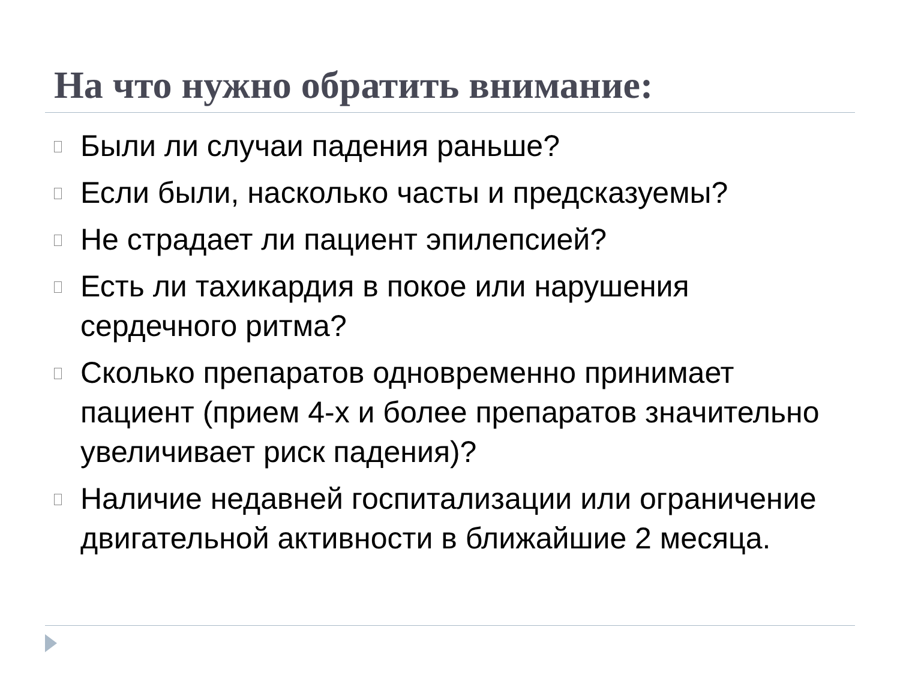На что нужно обратить внимание:
Были ли случаи падения раньше?
Если были, насколько часты и предсказуемы?
Не страдает ли пациент эпилепсией?
Есть ли тахикардия в покое или нарушения сердечного ритма?
Сколько препаратов одновременно принимает пациент (прием 4-х и более препаратов значительно увеличивает риск падения)?
Наличие недавней госпитализации или ограничение двигательной активности в ближайшие 2 месяца.